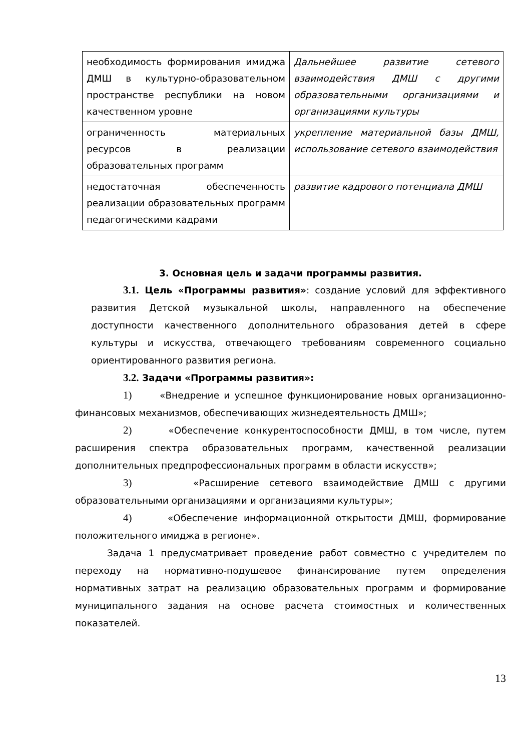| необходимость формирования имиджа ДМШ в культурно-образовательном пространстве республики на новом качественном уровне | Дальнейшее развитие сетевого взаимодействия ДМШ с другими образовательными организациями и организациями культуры |
| ограниченность материальных ресурсов в реализации образовательных программ | укрепление материальной базы ДМШ, использование сетевого взаимодействия |
| недостаточная обеспеченность реализации образовательных программ педагогическими кадрами | развитие кадрового потенциала ДМШ |
3. Основная цель и задачи программы развития.
3.1. Цель «Программы развития»: создание условий для эффективного развития Детской музыкальной школы, направленного на обеспечение доступности качественного дополнительного образования детей в сфере культуры и искусства, отвечающего требованиям современного социально ориентированного развития региона.
3.2. Задачи «Программы развития»:
1) «Внедрение и успешное функционирование новых организационно-финансовых механизмов, обеспечивающих жизнедеятельность ДМШ»;
2) «Обеспечение конкурентоспособности ДМШ, в том числе, путем расширения спектра образовательных программ, качественной реализации дополнительных предпрофессиональных программ в области искусств»;
3) «Расширение сетевого взаимодействие ДМШ с другими образовательными организациями и организациями культуры»;
4) «Обеспечение информационной открытости ДМШ, формирование положительного имиджа в регионе».
Задача 1 предусматривает проведение работ совместно с учредителем по переходу на нормативно-подушевое финансирование путем определения нормативных затрат на реализацию образовательных программ и формирование муниципального задания на основе расчета стоимостных и количественных показателей.
13